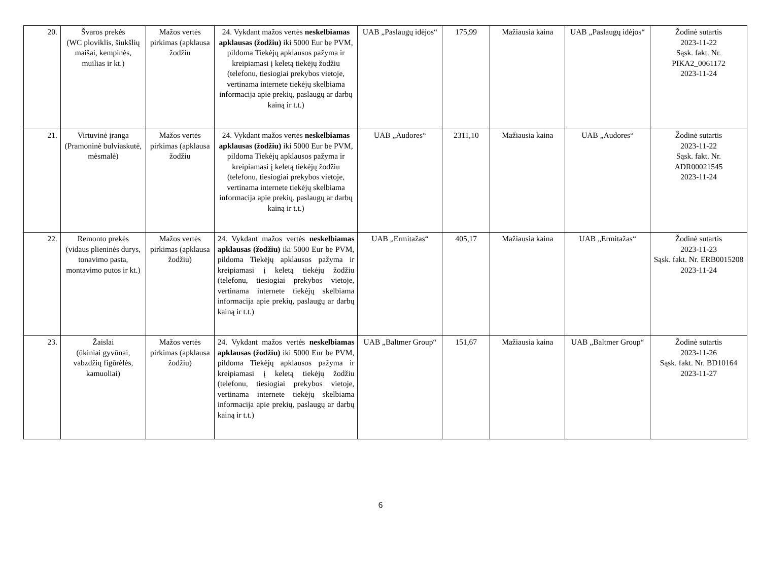| 20. | Švaros prekės (WC ploviklis, šiukšlių maišai, kempinės, muilias ir kt.) | Mažos vertės pirkimas (apklausa žodžiu | 24. Vykdant mažos vertės neskelbiamas apklausas (žodžiu) iki 5000 Eur be PVM, pildoma Tiekėjų apklausos pažyma ir kreipiamasi į keletą tiekėjų žodžiu (telefonu, tiesiogiai prekybos vietoje, vertinama internete tiekėjų skelbiama informacija apie prekių, paslaugų ar darbų kainą ir t.t.) | UAB „Paslaugų idėjos“ | 175,99 | Mažiausia kaina | UAB „Paslaugų idėjos“ | Žodinė sutartis 2023-11-22 Sąsk. fakt. Nr. PIKA2_0061172 2023-11-24 |
| 21. | Virtuvinė įranga (Pramoninė bulviaskutė, mėsmalė) | Mažos vertės pirkimas (apklausa žodžiu | 24. Vykdant mažos vertės neskelbiamas apklausas (žodžiu) iki 5000 Eur be PVM, pildoma Tiekėjų apklausos pažyma ir kreipiamasi į keletą tiekėjų žodžiu (telefonu, tiesiogiai prekybos vietoje, vertinama internete tiekėjų skelbiama informacija apie prekių, paslaugų ar darbų kainą ir t.t.) | UAB „Audores“ | 2311,10 | Mažiausia kaina | UAB „Audores“ | Žodinė sutartis 2023-11-22 Sąsk. fakt. Nr. ADR00021545 2023-11-24 |
| 22. | Remonto prekės (vidaus plieninės durys, tonavimo pasta, montavimo putos ir kt.) | Mažos vertės pirkimas (apklausa žodžiu) | 24. Vykdant mažos vertės neskelbiamas apklausas (žodžiu) iki 5000 Eur be PVM, pildoma Tiekėjų apklausos pažyma ir kreipiamasi į keletą tiekėjų žodžiu (telefonu, tiesiogiai prekybos vietoje, vertinama internete tiekėjų skelbiama informacija apie prekių, paslaugų ar darbų kainą ir t.t.) | UAB „Ermitažas“ | 405,17 | Mažiausia kaina | UAB „Ermitažas“ | Žodinė sutartis 2023-11-23 Sąsk. fakt. Nr. ERB0015208 2023-11-24 |
| 23. | Žaislai (ūkiniai gyvūnai, vabzdžių figūrėlės, kamuoliai) | Mažos vertės pirkimas (apklausa žodžiu) | 24. Vykdant mažos vertės neskelbiamas apklausas (žodžiu) iki 5000 Eur be PVM, pildoma Tiekėjų apklausos pažyma ir kreipiamasi į keletą tiekėjų žodžiu (telefonu, tiesiogiai prekybos vietoje, vertinama internete tiekėjų skelbiama informacija apie prekių, paslaugų ar darbų kainą ir t.t.) | UAB „Baltmer Group“ | 151,67 | Mažiausia kaina | UAB „Baltmer Group“ | Žodinė sutartis 2023-11-26 Sąsk. fakt. Nr. BD10164 2023-11-27 |
6